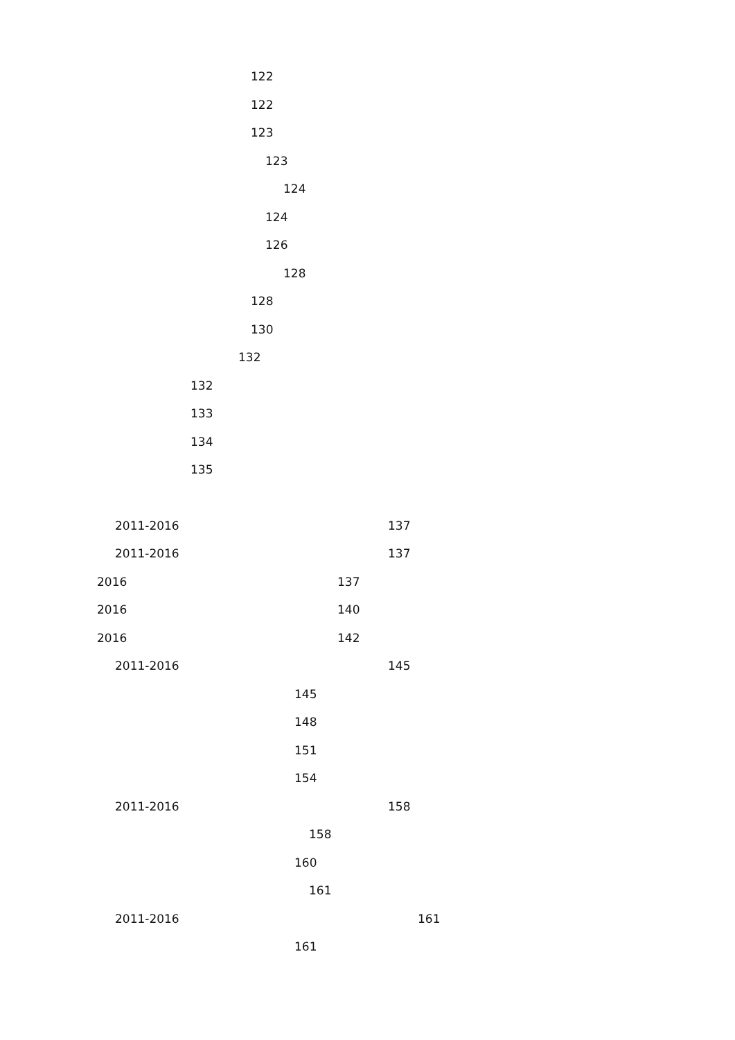122 122 123 123 124
124 126 128
128 130
132
132 133 134 135
2011-2016 137
2011-2016 137
2016 137
2016 140
2016 142
2011-2016 145
145 148 151 154
2011-2016 158
158
160 161
2011-2016 161
161